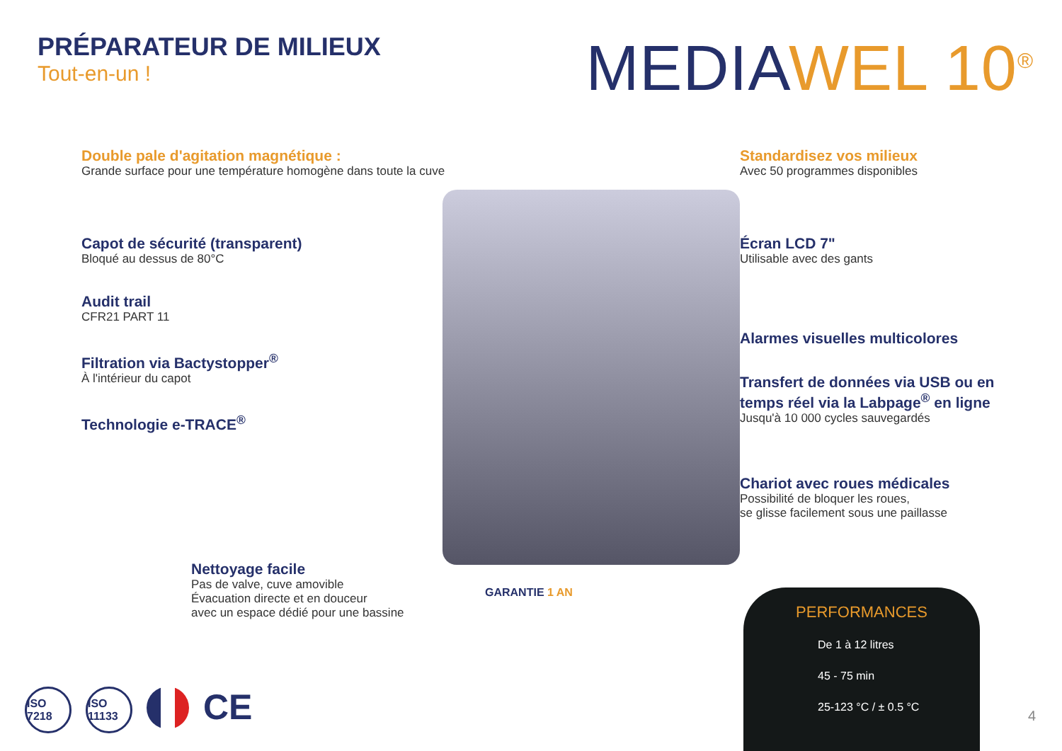PRÉPARATEUR DE MILIEUX
Tout-en-un !
MEDIAWEL 10<sup>®</sup>
Double pale d'agitation magnétique :
Grande surface pour une température homogène dans toute la cuve
Capot de sécurité (transparent)
Bloqué au dessus de 80°C
Audit trail
CFR21 PART 11
Filtration via Bactystopper<sup>®</sup>
À l'intérieur du capot
Technologie e-TRACE<sup>®</sup>
Nettoyage facile
Pas de valve, cuve amovible
Évacuation directe et en douceur
avec un espace dédié pour une bassine
GARANTIE 1 AN
Standardisez vos milieux
Avec 50 programmes disponibles
Écran LCD 7"
Utilisable avec des gants
Alarmes visuelles multicolores
Transfert de données via USB ou en
temps réel via la Labpage<sup>®</sup> en ligne
Jusqu'à 10 000 cycles sauvegardés
Chariot avec roues médicales
Possibilité de bloquer les roues,
se glisse facilement sous une paillasse
PERFORMANCES
De 1 à 12 litres
45 - 75 min
25-123 °C / ± 0.5 °C
ISO 7218 ISO 11133
CE
4